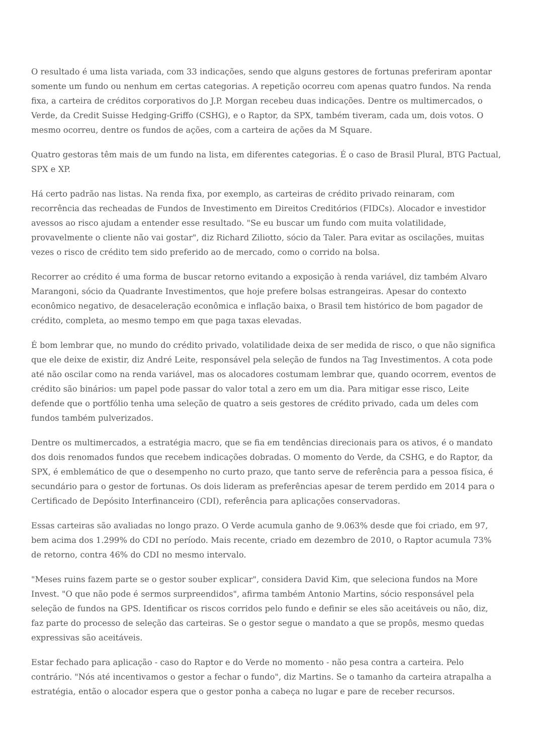O resultado é uma lista variada, com 33 indicações, sendo que alguns gestores de fortunas preferiram apontar somente um fundo ou nenhum em certas categorias. A repetição ocorreu com apenas quatro fundos. Na renda fixa, a carteira de créditos corporativos do J.P. Morgan recebeu duas indicações. Dentre os multimercados, o Verde, da Credit Suisse Hedging-Griffo (CSHG), e o Raptor, da SPX, também tiveram, cada um, dois votos. O mesmo ocorreu, dentre os fundos de ações, com a carteira de ações da M Square.
Quatro gestoras têm mais de um fundo na lista, em diferentes categorias. É o caso de Brasil Plural, BTG Pactual, SPX e XP.
Há certo padrão nas listas. Na renda fixa, por exemplo, as carteiras de crédito privado reinaram, com recorrência das recheadas de Fundos de Investimento em Direitos Creditórios (FIDCs). Alocador e investidor avessos ao risco ajudam a entender esse resultado. "Se eu buscar um fundo com muita volatilidade, provavelmente o cliente não vai gostar", diz Richard Ziliotto, sócio da Taler. Para evitar as oscilações, muitas vezes o risco de crédito tem sido preferido ao de mercado, como o corrido na bolsa.
Recorrer ao crédito é uma forma de buscar retorno evitando a exposição à renda variável, diz também Alvaro Marangoni, sócio da Quadrante Investimentos, que hoje prefere bolsas estrangeiras. Apesar do contexto econômico negativo, de desaceleração econômica e inflação baixa, o Brasil tem histórico de bom pagador de crédito, completa, ao mesmo tempo em que paga taxas elevadas.
É bom lembrar que, no mundo do crédito privado, volatilidade deixa de ser medida de risco, o que não significa que ele deixe de existir, diz André Leite, responsável pela seleção de fundos na Tag Investimentos. A cota pode até não oscilar como na renda variável, mas os alocadores costumam lembrar que, quando ocorrem, eventos de crédito são binários: um papel pode passar do valor total a zero em um dia. Para mitigar esse risco, Leite defende que o portfólio tenha uma seleção de quatro a seis gestores de crédito privado, cada um deles com fundos também pulverizados.
Dentre os multimercados, a estratégia macro, que se fia em tendências direcionais para os ativos, é o mandato dos dois renomados fundos que recebem indicações dobradas. O momento do Verde, da CSHG, e do Raptor, da SPX, é emblemático de que o desempenho no curto prazo, que tanto serve de referência para a pessoa física, é secundário para o gestor de fortunas. Os dois lideram as preferências apesar de terem perdido em 2014 para o Certificado de Depósito Interfinanceiro (CDI), referência para aplicações conservadoras.
Essas carteiras são avaliadas no longo prazo. O Verde acumula ganho de 9.063% desde que foi criado, em 97, bem acima dos 1.299% do CDI no período. Mais recente, criado em dezembro de 2010, o Raptor acumula 73% de retorno, contra 46% do CDI no mesmo intervalo.
"Meses ruins fazem parte se o gestor souber explicar", considera David Kim, que seleciona fundos na More Invest. "O que não pode é sermos surpreendidos", afirma também Antonio Martins, sócio responsável pela seleção de fundos na GPS. Identificar os riscos corridos pelo fundo e definir se eles são aceitáveis ou não, diz, faz parte do processo de seleção das carteiras. Se o gestor segue o mandato a que se propôs, mesmo quedas expressivas são aceitáveis.
Estar fechado para aplicação - caso do Raptor e do Verde no momento - não pesa contra a carteira. Pelo contrário. "Nós até incentivamos o gestor a fechar o fundo", diz Martins. Se o tamanho da carteira atrapalha a estratégia, então o alocador espera que o gestor ponha a cabeça no lugar e pare de receber recursos.